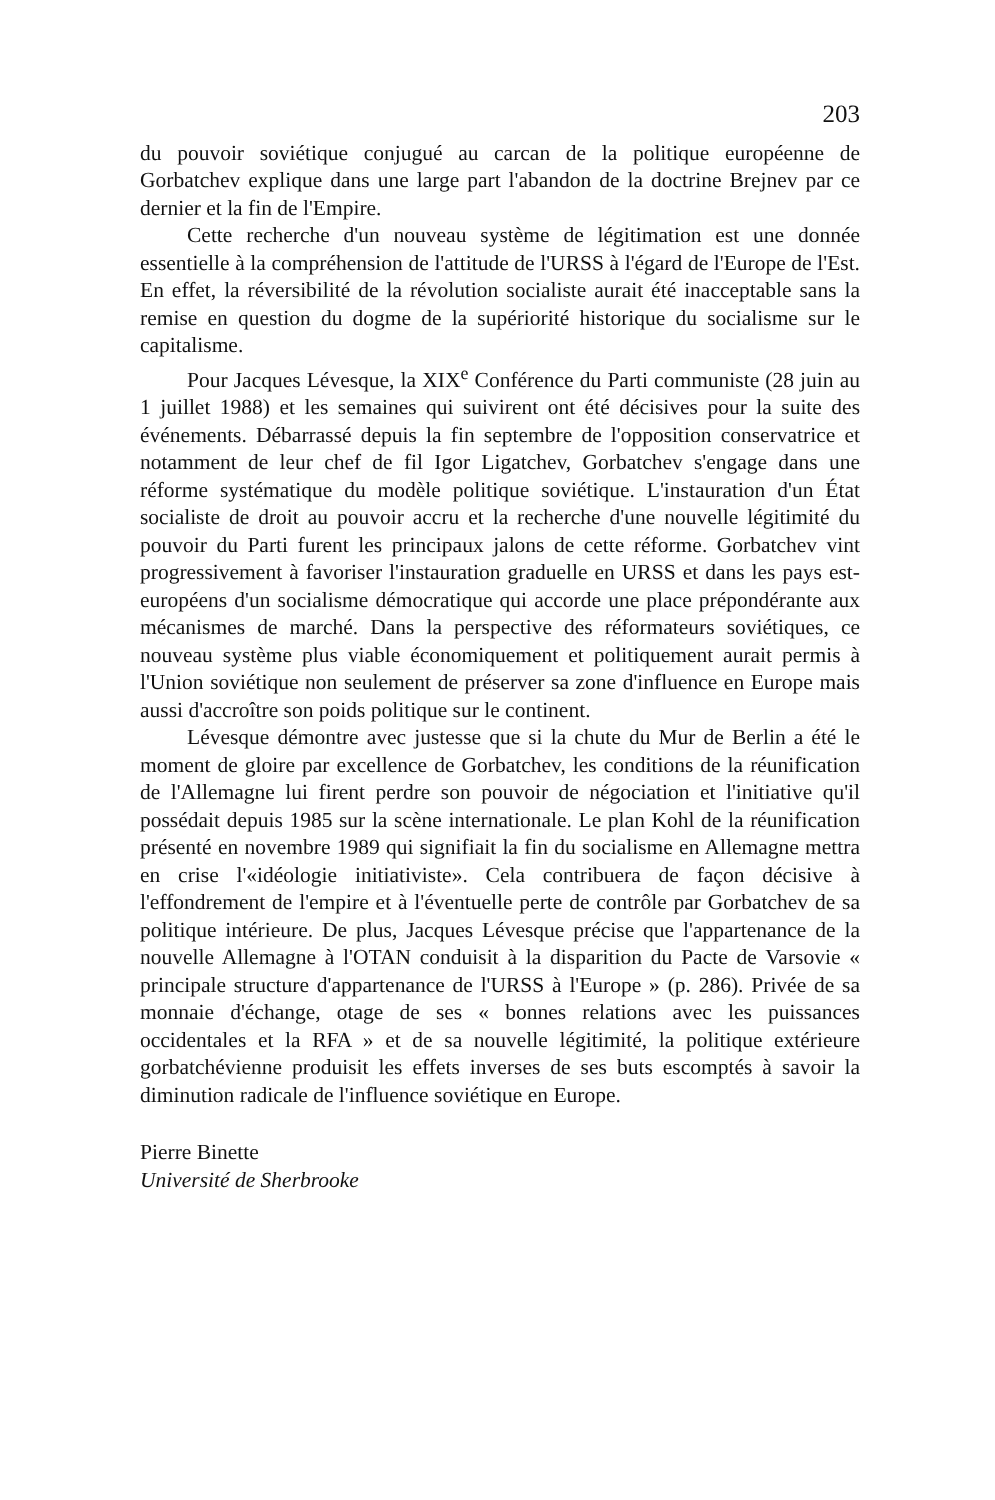203
du pouvoir soviétique conjugué au carcan de la politique européenne de Gorbatchev explique dans une large part l'abandon de la doctrine Brejnev par ce dernier et la fin de l'Empire.
Cette recherche d'un nouveau système de légitimation est une donnée essentielle à la compréhension de l'attitude de l'URSS à l'égard de l'Europe de l'Est. En effet, la réversibilité de la révolution socialiste aurait été inacceptable sans la remise en question du dogme de la supériorité historique du socialisme sur le capitalisme.
Pour Jacques Lévesque, la XIX<sup>e</sup> Conférence du Parti communiste (28 juin au 1 juillet 1988) et les semaines qui suivirent ont été décisives pour la suite des événements. Débarrassé depuis la fin septembre de l'opposition conservatrice et notamment de leur chef de fil Igor Ligatchev, Gorbatchev s'engage dans une réforme systématique du modèle politique soviétique. L'instauration d'un État socialiste de droit au pouvoir accru et la recherche d'une nouvelle légitimité du pouvoir du Parti furent les principaux jalons de cette réforme. Gorbatchev vint progressivement à favoriser l'instauration graduelle en URSS et dans les pays est-européens d'un socialisme démocratique qui accorde une place prépondérante aux mécanismes de marché. Dans la perspective des réformateurs soviétiques, ce nouveau système plus viable économiquement et politiquement aurait permis à l'Union soviétique non seulement de préserver sa zone d'influence en Europe mais aussi d'accroître son poids politique sur le continent.
Lévesque démontre avec justesse que si la chute du Mur de Berlin a été le moment de gloire par excellence de Gorbatchev, les conditions de la réunification de l'Allemagne lui firent perdre son pouvoir de négociation et l'initiative qu'il possédait depuis 1985 sur la scène internationale. Le plan Kohl de la réunification présenté en novembre 1989 qui signifiait la fin du socialisme en Allemagne mettra en crise l'«idéologie initiativiste». Cela contribuera de façon décisive à l'effondrement de l'empire et à l'éventuelle perte de contrôle par Gorbatchev de sa politique intérieure. De plus, Jacques Lévesque précise que l'appartenance de la nouvelle Allemagne à l'OTAN conduisit à la disparition du Pacte de Varsovie « principale structure d'appartenance de l'URSS à l'Europe » (p. 286). Privée de sa monnaie d'échange, otage de ses « bonnes relations avec les puissances occidentales et la RFA » et de sa nouvelle légitimité, la politique extérieure gorbatchévienne produisit les effets inverses de ses buts escomptés à savoir la diminution radicale de l'influence soviétique en Europe.
Pierre Binette
Université de Sherbrooke